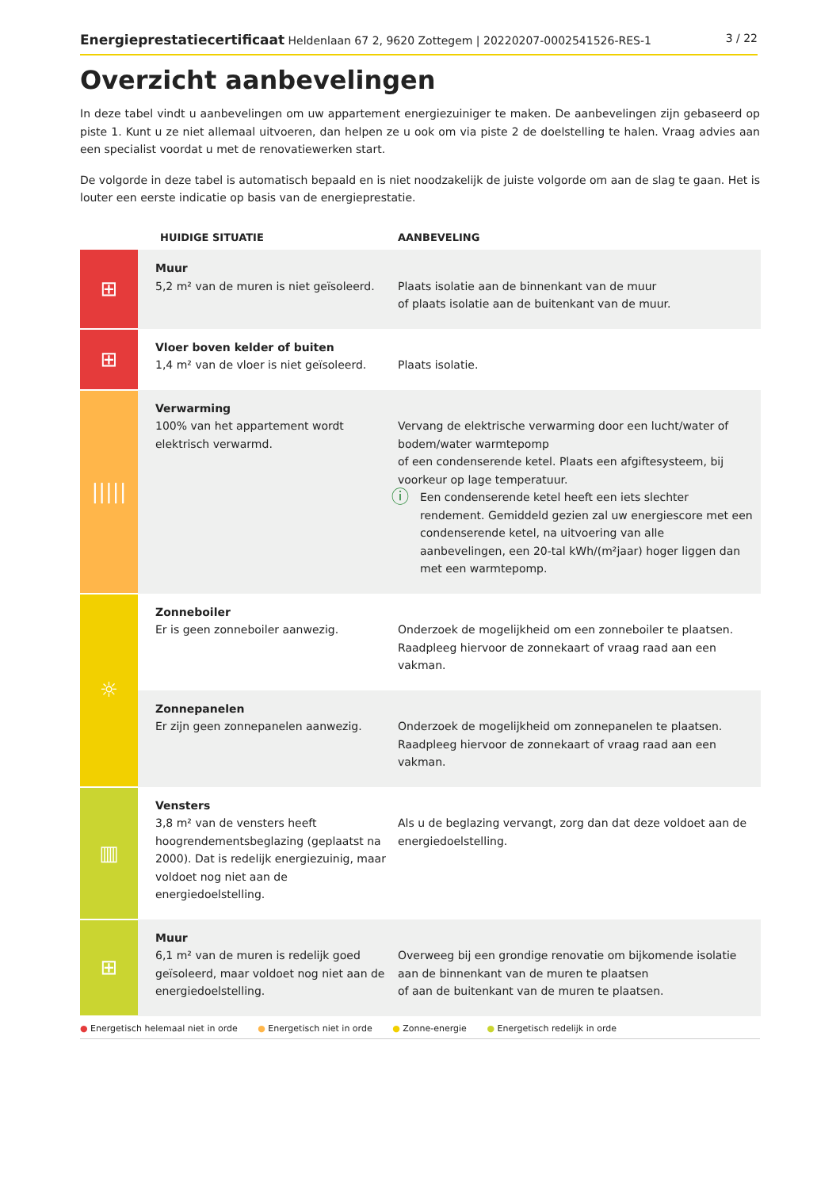Energieprestatiecertificaat Heldenlaan 67 2, 9620 Zottegem | 20220207-0002541526-RES-1
3 / 22
Overzicht aanbevelingen
In deze tabel vindt u aanbevelingen om uw appartement energiezuiniger te maken. De aanbevelingen zijn gebaseerd op piste 1. Kunt u ze niet allemaal uitvoeren, dan helpen ze u ook om via piste 2 de doelstelling te halen. Vraag advies aan een specialist voordat u met de renovatiewerken start.
De volgorde in deze tabel is automatisch bepaald en is niet noodzakelijk de juiste volgorde om aan de slag te gaan. Het is louter een eerste indicatie op basis van de energieprestatie.
| | HUIDIGE SITUATIE | AANBEVELING |
| --- | --- | --- |
| ⊞ | Muur 5,2 m² van de muren is niet geïsoleerd. | Plaats isolatie aan de binnenkant van de muur of plaats isolatie aan de buitenkant van de muur. |
| ⊞ | Vloer boven kelder of buiten 1,4 m² van de vloer is niet geïsoleerd. | Plaats isolatie. |
| ///// | Verwarming 100% van het appartement wordt elektrisch verwarmd. | Vervang de elektrische verwarming door een lucht/water of bodem/water warmtepomp of een condenserende ketel. Plaats een afgiftesysteem, bij voorkeur op lage temperatuur. ⓘ Een condenserende ketel heeft een iets slechter rendement. Gemiddeld gezien zal uw energiescore met een condenserende ketel, na uitvoering van alle aanbevelingen, een 20-tal kWh/(m²jaar) hoger liggen dan met een warmtepomp. |
| ☼ | Zonneboiler Er is geen zonneboiler aanwezig. | Onderzoek de mogelijkheid om een zonneboiler te plaatsen. Raadpleeg hiervoor de zonnekaart of vraag raad aan een vakman. |
| | Zonnepanelen Er zijn geen zonnepanelen aanwezig. | Onderzoek de mogelijkheid om zonnepanelen te plaatsen. Raadpleeg hiervoor de zonnekaart of vraag raad aan een vakman. |
| ▥ | Vensters 3,8 m² van de vensters heeft hoogrendementsbeglazing (geplaatst na 2000). Dat is redelijk energiezuinig, maar voldoet nog niet aan de energiedoelstelling. | Als u de beglazing vervangt, zorg dan dat deze voldoet aan de energiedoelstelling. |
| ⊞ | Muur 6,1 m² van de muren is redelijk goed geïsoleerd, maar voldoet nog niet aan de energiedoelstelling. | Overweeg bij een grondige renovatie om bijkomende isolatie aan de binnenkant van de muren te plaatsen of aan de buitenkant van de muren te plaatsen. |
● Energetisch helemaal niet in orde ● Energetisch niet in orde ● Zonne-energie ● Energetisch redelijk in orde